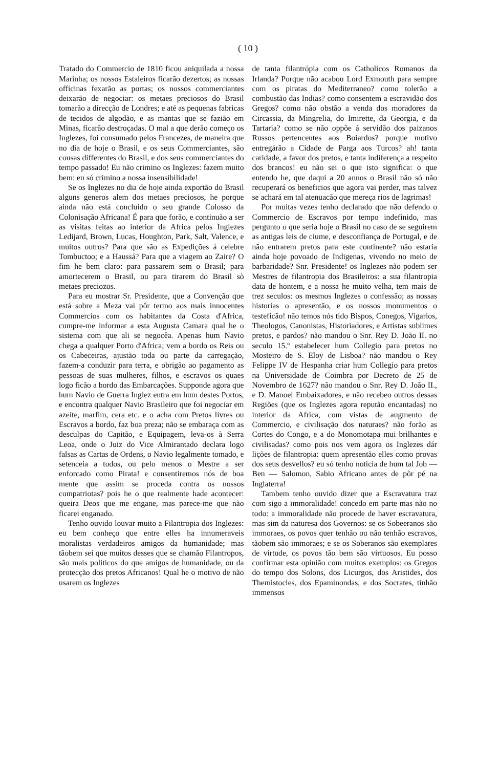( 10 )
Tratado do Commercio de 1810 ficou aniquilada a nossa Marinha; os nossos Estaleiros ficarão dezertos; as nossas officinas fexarão as portas; os nossos commerciantes deixarão de negociar: os metaes preciosos do Brasil tomarão a direcção de Londres; e até as pequenas fabricas de tecidos de algodão, e as mantas que se fazião em Minas, ficarão destroçadas. O mal a que derão começo os Inglezes, foi consumado pelos Francezes, de maneira que no dia de hoje o Brasil, e os seus Commerciantes, são cousas differentes do Brasil, e dos seus commerciantes do tempo passado! Eu não crimino os Inglezes: fazem muito bem: eu só crimino a nossa insensibilidade!
Se os Inglezes no dia de hoje ainda exportão do Brasil alguns generos alem dos metaes preciosos, he porque ainda não está concluido o seu grande Colosso da Colonisação Africana! É para que forão, e continuão a ser as visitas feitas ao interior da Africa pelos Inglezes Ledijard, Brown, Lucas, Houghton, Park, Salt, Valence, e muitos outros? Para que são as Expedições á celebre Tombuctoo; e a Haussá? Para que a viagem ao Zaire? O fim he bem claro: para passarem sem o Brasil; para amortecerem o Brasil, ou para tirarem do Brasil sò metaes preciozos.
Para eu mostrar Sr. Presidente, que a Convenção que está sobre a Meza vai pôr termo aos mais innocentes Commercios com os habitantes da Costa d'Africa, cumpre-me informar a esta Augusta Camara qual he o sistema com que ali se negocêa. Apenas hum Navio chega a qualquer Porto d'Africa; vem a bordo os Reis ou os Cabeceiras, ajustão toda ou parte da carregação, fazem-a conduzir para terra, e obrigão ao pagamento as pessoas de suas mulheres, filhos, e escravos os quaes logo ficão a bordo das Embarcações. Supponde agora que hum Navio de Guerra Inglez entra em hum destes Portos, e encontra qualquer Navio Brasileiro que foi negociar em azeite, marfim, cera etc. e o acha com Pretos livres ou Escravos a bordo, faz boa preza; não se embaraça com as desculpas do Capitão, e Equipagem, leva-os à Serra Leoa, onde o Juiz do Vice Almirantado declara logo falsas as Cartas de Ordens, o Navio legalmente tomado, e setenceia a todos, ou pelo menos o Mestre a ser enforcado como Pirata! e consentiremos nós de boa mente que assim se proceda contra os nossos compatriotas? pois he o que realmente hade acontecer: queira Deos que me engane, mas parece-me que não ficarei enganado.
Tenho ouvido louvar muito a Filantropia dos Inglezes: eu bem conheço que entre elles ha innumeraveis moralistas verdadeiros amigos da humanidade; mas tãobem sei que muitos desses que se chamão Filantropos, são mais politicos do que amigos de humanidade, ou da protecção dos pretos Africanos! Qual he o motivo de não usarem os Inglezes
de tanta filantrópia com os Catholicos Romanos da Irlanda? Porque não acabou Lord Exmouth para sempre com os piratas do Mediterraneo? como tolerão a combustão das Indias? como consentem a escravidão dos Gregos? como não obstão a venda dos moradores da Circassia, da Mingrelia, do Imirette, da Georgia, e da Tartaria? como se não oppõe á servidão dos paizanos Russos pertencentes aos Boiardos? porque motivo entregárão a Cidade de Parga aos Turcos? ah! tanta caridade, a favor dos pretos, e tanta indiferença a respeito dos brancos! eu não sei o que isto significa: o que entendo he, que daqui a 20 annos o Brasil não só não recuperará os beneficios que agora vai perder, mas talvez se achará em tal atenuacão que mereça rios de lagrimas!
Por muitas vezes tenho declarado que não defendo o Commercio de Escravos por tempo indefinido, mas pergunto o que seria hoje o Brasil no caso de se seguirem as antigas leis de ciume, e desconfiança de Portugal, e de não entrarem pretos para este continente? não estaria ainda hoje povoado de Indigenas, vivendo no meio de barbaridade? Snr. Presidente! os Inglezes não podem ser Mestres de filantropia dos Brasileiros: a sua filantropia data de hontem, e a nossa he muito velha, tem mais de trez seculos: os mesmos Inglezes o confessão; as nossas historias o apresentão, e os nossos monumentos o testeficão! não temos nós tido Bispos, Conegos, Vigarios, Theologos, Canonistas, Historiadores, e Artistas sublimes pretos, e pardos? não mandou o Snr. Rey D. João II. no seculo 15.º estabelecer hum Collegio para pretos no Mosteiro de S. Eloy de Lisboa? não mandou o Rey Felippe IV de Hespanha criar hum Collegio para pretos na Universidade de Coimbra por Decreto de 25 de Novembro de 1627? não mandou o Snr. Rey D. João II., e D. Manoel Embaixadores, e não recebeo outros dessas Regiões (que os Inglezes agora reputão encantadas) no interior da Africa, com vistas de augmento de Commercio, e civilisação dos naturaes? não forão as Cortes do Congo, e a do Monomotapa mui brilhantes e civilisadas? como pois nos vem agora os Inglezes dár lições de filantropia: quem apresentão elles como provas dos seus desvellos? eu só tenho noticia de hum tal Job — Ben — Salomon, Sabio Africano antes de pôr pé na Inglaterra!
Tambem tenho ouvido dizer que a Escravatura traz com sigo a immoralidade! concedo em parte mas não no todo: a immoralidade não procede de haver escravatura, mas sim da naturesa dos Governos: se os Sobeeranos são immoraes, os povos quer tenhão ou não tenhão escravos, tãobem são immoraes; e se os Soberanos são exemplares de virtude, os povos tão bem são virtuosos. Eu posso confirmar esta opinião com muitos exemplos: os Gregos do tempo dos Solons, dos Licurgos, dos Aristides, dos Themistocles, dos Epaminondas, e dos Socrates, tinhão immensos